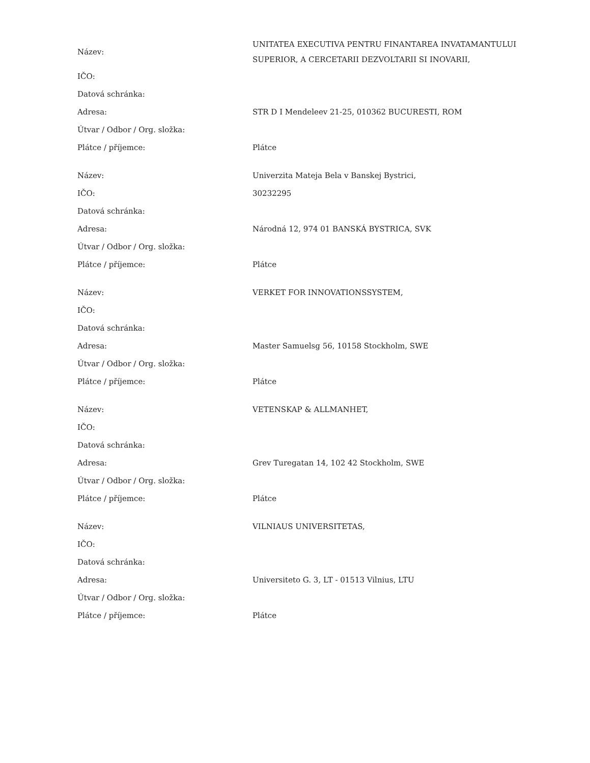| Název: | UNITATEA EXECUTIVA PENTRU FINANTAREA INVATAMANTULUI SUPERIOR, A CERCETARII DEZVOLTARII SI INOVARII, |
| IČO: | |
| Datová schránka: | |
| Adresa: | STR D I Mendeleev 21-25, 010362 BUCURESTI, ROM |
| Útvar / Odbor / Org. složka: | |
| Plátce / příjemce: | Plátce |
| Název: | Univerzita Mateja Bela v Banskej Bystrici, |
| IČO: | 30232295 |
| Datová schránka: | |
| Adresa: | Národná 12, 974 01 BANSKÁ BYSTRICA, SVK |
| Útvar / Odbor / Org. složka: | |
| Plátce / příjemce: | Plátce |
| Název: | VERKET FOR INNOVATIONSSYSTEM, |
| IČO: | |
| Datová schránka: | |
| Adresa: | Master Samuelsg 56, 10158 Stockholm, SWE |
| Útvar / Odbor / Org. složka: | |
| Plátce / příjemce: | Plátce |
| Název: | VETENSKAP & ALLMANHET, |
| IČO: | |
| Datová schránka: | |
| Adresa: | Grev Turegatan 14, 102 42 Stockholm, SWE |
| Útvar / Odbor / Org. složka: | |
| Plátce / příjemce: | Plátce |
| Název: | VILNIAUS UNIVERSITETAS, |
| IČO: | |
| Datová schránka: | |
| Adresa: | Universiteto G. 3, LT - 01513 Vilnius, LTU |
| Útvar / Odbor / Org. složka: | |
| Plátce / příjemce: | Plátce |